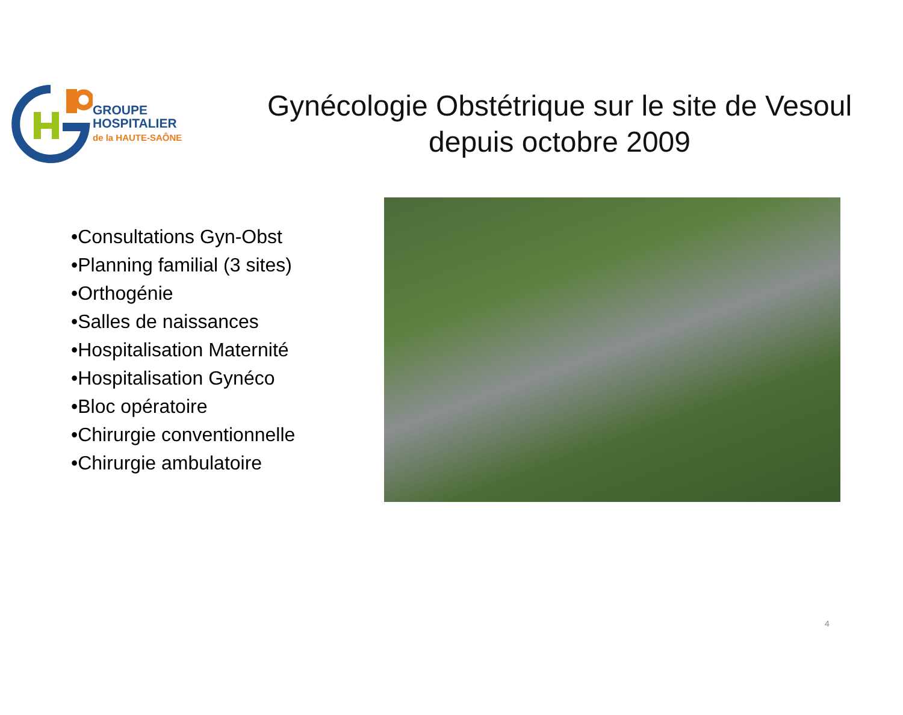GROUPE
HOSPITALIER
de la HAUTE-SAÔNE
Gynécologie Obstétrique sur le site de Vesoul depuis octobre 2009
•Consultations Gyn-Obst
•Planning familial (3 sites)
•Orthogénie
•Salles de naissances
•Hospitalisation Maternité
•Hospitalisation Gynéco
•Bloc opératoire
•Chirurgie conventionnelle
•Chirurgie ambulatoire
4